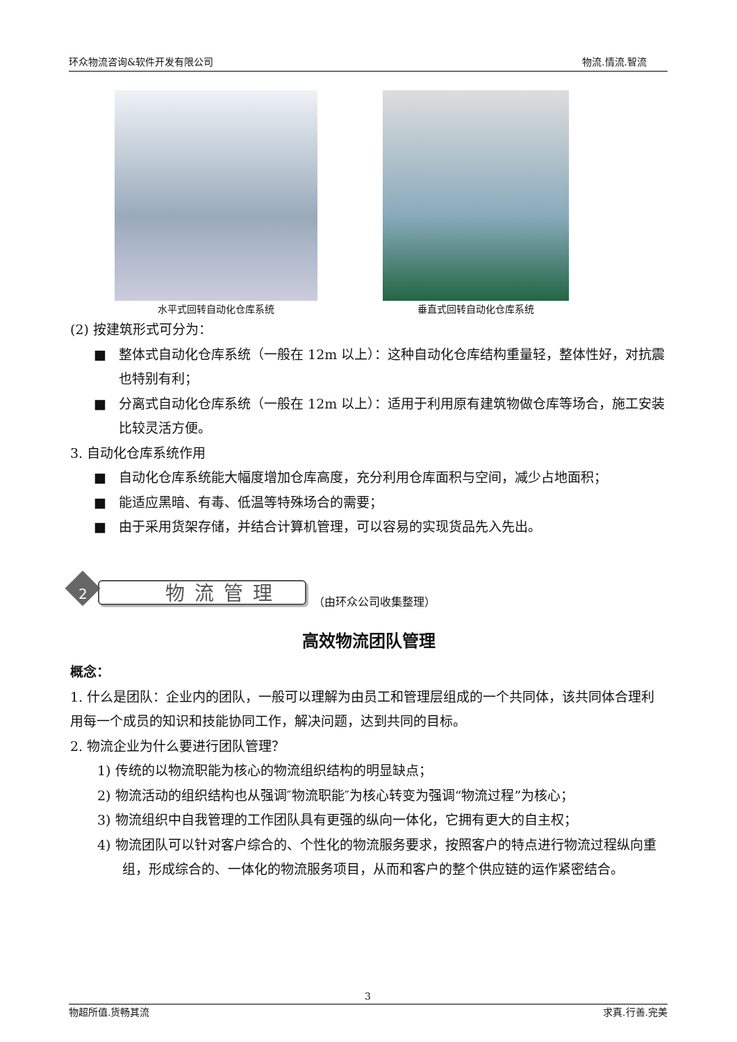环众物流咨询&软件开发有限公司 物流.情流.智流
水平式回转自动化仓库系统 垂直式回转自动化仓库系统
(2) 按建筑形式可分为：
■ 整体式自动化仓库系统（一般在 12m 以上）：这种自动化仓库结构重量轻，整体性好，对抗震也特别有利；
■ 分离式自动化仓库系统（一般在 12m 以上）：适用于利用原有建筑物做仓库等场合，施工安装比较灵活方便。
3. 自动化仓库系统作用
■ 自动化仓库系统能大幅度增加仓库高度，充分利用仓库面积与空间，减少占地面积；
■ 能适应黑暗、有毒、低温等特殊场合的需要；
■ 由于采用货架存储，并结合计算机管理，可以容易的实现货品先入先出。
2 物流管理
（由环众公司收集整理）
高效物流团队管理
概念：
1. 什么是团队：企业内的团队，一般可以理解为由员工和管理层组成的一个共同体，该共同体合理利用每一个成员的知识和技能协同工作，解决问题，达到共同的目标。
2. 物流企业为什么要进行团队管理？
1) 传统的以物流职能为核心的物流组织结构的明显缺点；
2) 物流活动的组织结构也从强调″物流职能″为核心转变为强调“物流过程”为核心；
3) 物流组织中自我管理的工作团队具有更强的纵向一体化，它拥有更大的自主权；
4) 物流团队可以针对客户综合的、个性化的物流服务要求，按照客户的特点进行物流过程纵向重组，形成综合的、一体化的物流服务项目，从而和客户的整个供应链的运作紧密结合。
3
物超所值.货畅其流 求真.行善.完美